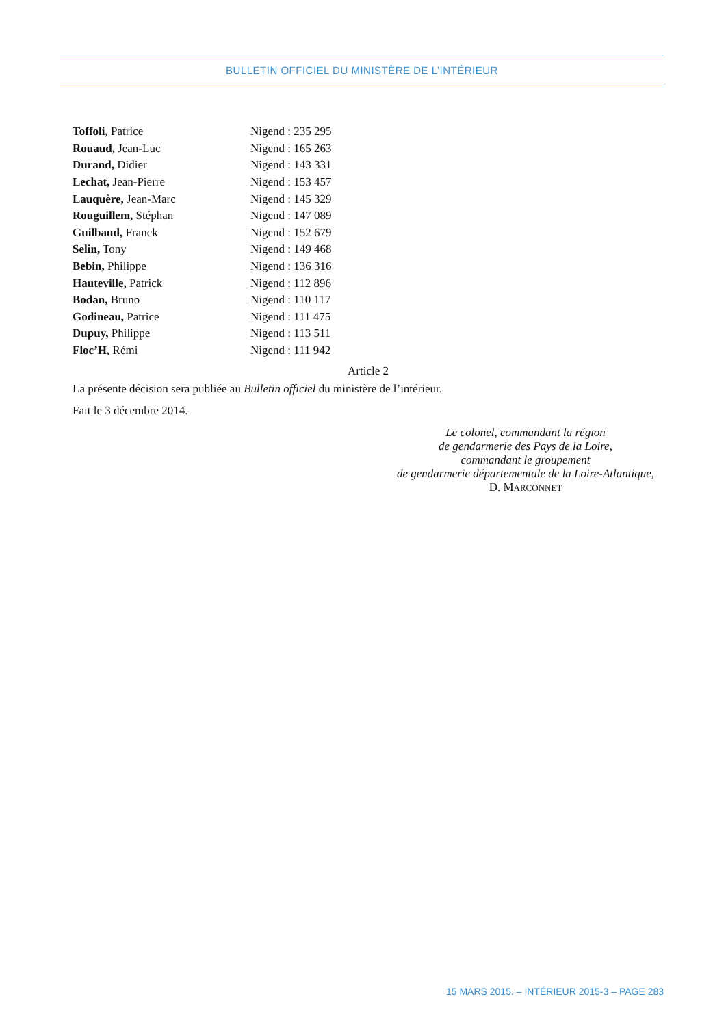BULLETIN OFFICIEL DU MINISTÈRE DE L’INTÉRIEUR
| Toffoli, Patrice | Nigend : 235 295 |
| Rouaud, Jean-Luc | Nigend : 165 263 |
| Durand, Didier | Nigend : 143 331 |
| Lechat, Jean-Pierre | Nigend : 153 457 |
| Lauquère, Jean-Marc | Nigend : 145 329 |
| Rouguillem, Stéphan | Nigend : 147 089 |
| Guilbaud, Franck | Nigend : 152 679 |
| Selin, Tony | Nigend : 149 468 |
| Bebin, Philippe | Nigend : 136 316 |
| Hauteville, Patrick | Nigend : 112 896 |
| Bodan, Bruno | Nigend : 110 117 |
| Godineau, Patrice | Nigend : 111 475 |
| Dupuy, Philippe | Nigend : 113 511 |
| Floc’H, Rémi | Nigend : 111 942 |
Article 2
La présente décision sera publiée au Bulletin officiel du ministère de l’intérieur.
Fait le 3 décembre 2014.
Le colonel, commandant la région
de gendarmerie des Pays de la Loire,
commandant le groupement
de gendarmerie départementale de la Loire-Atlantique,
D. MARCONNET
15 MARS 2015. – INTÉRIEUR 2015-3 – PAGE 283